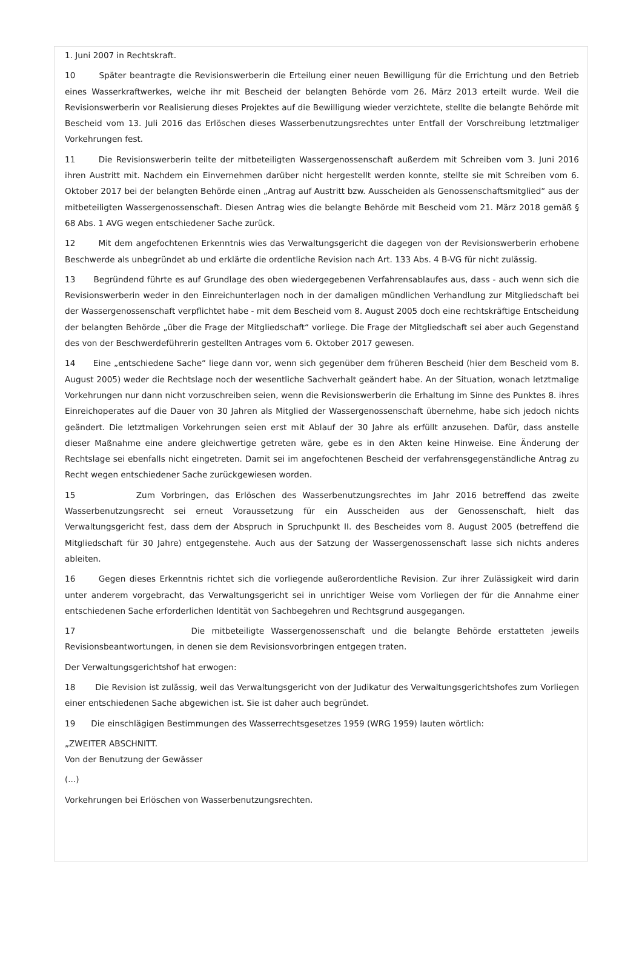1. Juni 2007 in Rechtskraft.
10 Später beantragte die Revisionswerberin die Erteilung einer neuen Bewilligung für die Errichtung und den Betrieb eines Wasserkraftwerkes, welche ihr mit Bescheid der belangten Behörde vom 26. März 2013 erteilt wurde. Weil die Revisionswerberin vor Realisierung dieses Projektes auf die Bewilligung wieder verzichtete, stellte die belangte Behörde mit Bescheid vom 13. Juli 2016 das Erlöschen dieses Wasserbenutzungsrechtes unter Entfall der Vorschreibung letztmaliger Vorkehrungen fest.
11 Die Revisionswerberin teilte der mitbeteiligten Wassergenossenschaft außerdem mit Schreiben vom 3. Juni 2016 ihren Austritt mit. Nachdem ein Einvernehmen darüber nicht hergestellt werden konnte, stellte sie mit Schreiben vom 6. Oktober 2017 bei der belangten Behörde einen „Antrag auf Austritt bzw. Ausscheiden als Genossenschaftsmitglied“ aus der mitbeteiligten Wassergenossenschaft. Diesen Antrag wies die belangte Behörde mit Bescheid vom 21. März 2018 gemäß § 68 Abs. 1 AVG wegen entschiedener Sache zurück.
12 Mit dem angefochtenen Erkenntnis wies das Verwaltungsgericht die dagegen von der Revisionswerberin erhobene Beschwerde als unbegründet ab und erklärte die ordentliche Revision nach Art. 133 Abs. 4 B-VG für nicht zulässig.
13 Begründend führte es auf Grundlage des oben wiedergegebenen Verfahrensablaufes aus, dass - auch wenn sich die Revisionswerberin weder in den Einreichunterlagen noch in der damaligen mündlichen Verhandlung zur Mitgliedschaft bei der Wassergenossenschaft verpflichtet habe - mit dem Bescheid vom 8. August 2005 doch eine rechtskräftige Entscheidung der belangten Behörde „über die Frage der Mitgliedschaft“ vorliege. Die Frage der Mitgliedschaft sei aber auch Gegenstand des von der Beschwerdeführerin gestellten Antrages vom 6. Oktober 2017 gewesen.
14 Eine „entschiedene Sache“ liege dann vor, wenn sich gegenüber dem früheren Bescheid (hier dem Bescheid vom 8. August 2005) weder die Rechtslage noch der wesentliche Sachverhalt geändert habe. An der Situation, wonach letztmalige Vorkehrungen nur dann nicht vorzuschreiben seien, wenn die Revisionswerberin die Erhaltung im Sinne des Punktes 8. ihres Einreichoperates auf die Dauer von 30 Jahren als Mitglied der Wassergenossenschaft übernehme, habe sich jedoch nichts geändert. Die letztmaligen Vorkehrungen seien erst mit Ablauf der 30 Jahre als erfüllt anzusehen. Dafür, dass anstelle dieser Maßnahme eine andere gleichwertige getreten wäre, gebe es in den Akten keine Hinweise. Eine Änderung der Rechtslage sei ebenfalls nicht eingetreten. Damit sei im angefochtenen Bescheid der verfahrensgegenständliche Antrag zu Recht wegen entschiedener Sache zurückgewiesen worden.
15 Zum Vorbringen, das Erlöschen des Wasserbenutzungsrechtes im Jahr 2016 betreffend das zweite Wasserbenutzungsrecht sei erneut Voraussetzung für ein Ausscheiden aus der Genossenschaft, hielt das Verwaltungsgericht fest, dass dem der Abspruch in Spruchpunkt II. des Bescheides vom 8. August 2005 (betreffend die Mitgliedschaft für 30 Jahre) entgegenstehe. Auch aus der Satzung der Wassergenossenschaft lasse sich nichts anderes ableiten.
16 Gegen dieses Erkenntnis richtet sich die vorliegende außerordentliche Revision. Zur ihrer Zulässigkeit wird darin unter anderem vorgebracht, das Verwaltungsgericht sei in unrichtiger Weise vom Vorliegen der für die Annahme einer entschiedenen Sache erforderlichen Identität von Sachbegehren und Rechtsgrund ausgegangen.
17 Die mitbeteiligte Wassergenossenschaft und die belangte Behörde erstatteten jeweils Revisionsbeantwortungen, in denen sie dem Revisionsvorbringen entgegen traten.
Der Verwaltungsgerichtshof hat erwogen:
18 Die Revision ist zulässig, weil das Verwaltungsgericht von der Judikatur des Verwaltungsgerichtshofes zum Vorliegen einer entschiedenen Sache abgewichen ist. Sie ist daher auch begründet.
19 Die einschlägigen Bestimmungen des Wasserrechtsgesetzes 1959 (WRG 1959) lauten wörtlich:
„ZWEITER ABSCHNITT.
Von der Benutzung der Gewässer
(...)
Vorkehrungen bei Erlöschen von Wasserbenutzungsrechten.